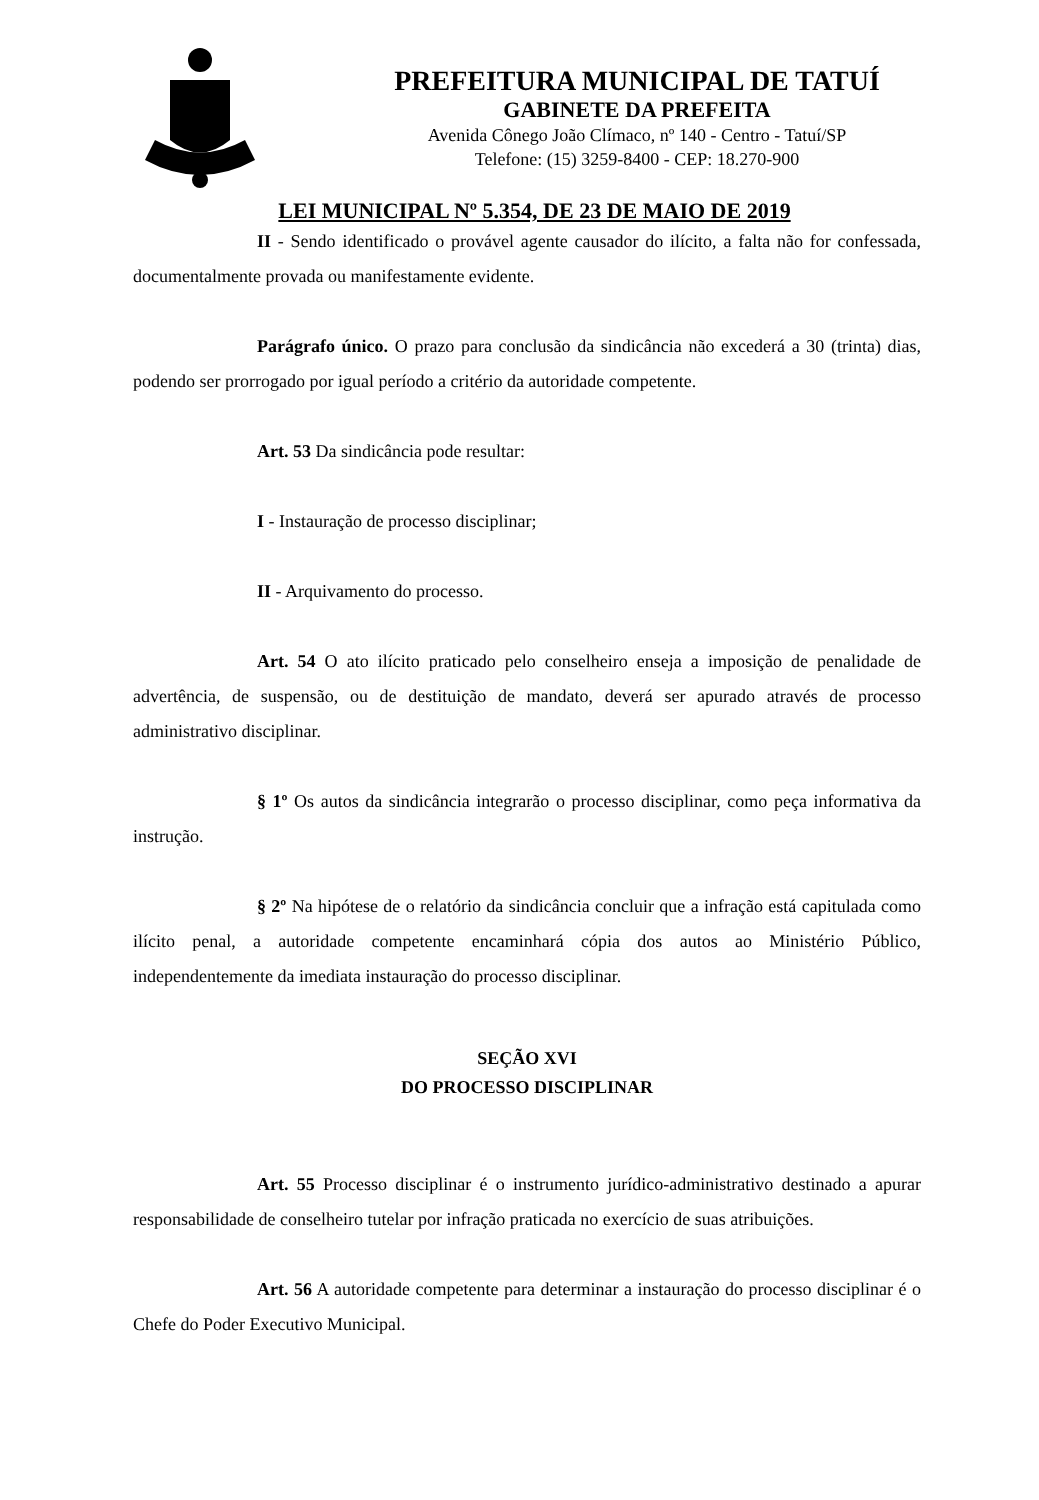PREFEITURA MUNICIPAL DE TATUÍ
GABINETE DA PREFEITA
Avenida Cônego João Clímaco, nº 140 - Centro - Tatuí/SP
Telefone: (15) 3259-8400 - CEP: 18.270-900
LEI MUNICIPAL Nº 5.354, DE 23 DE MAIO DE 2019
II - Sendo identificado o provável agente causador do ilícito, a falta não for confessada, documentalmente provada ou manifestamente evidente.
Parágrafo único. O prazo para conclusão da sindicância não excederá a 30 (trinta) dias, podendo ser prorrogado por igual período a critério da autoridade competente.
Art. 53 Da sindicância pode resultar:
I - Instauração de processo disciplinar;
II - Arquivamento do processo.
Art. 54 O ato ilícito praticado pelo conselheiro enseja a imposição de penalidade de advertência, de suspensão, ou de destituição de mandato, deverá ser apurado através de processo administrativo disciplinar.
§ 1º Os autos da sindicância integrarão o processo disciplinar, como peça informativa da instrução.
§ 2º Na hipótese de o relatório da sindicância concluir que a infração está capitulada como ilícito penal, a autoridade competente encaminhará cópia dos autos ao Ministério Público, independentemente da imediata instauração do processo disciplinar.
SEÇÃO XVI
DO PROCESSO DISCIPLINAR
Art. 55 Processo disciplinar é o instrumento jurídico-administrativo destinado a apurar responsabilidade de conselheiro tutelar por infração praticada no exercício de suas atribuições.
Art. 56 A autoridade competente para determinar a instauração do processo disciplinar é o Chefe do Poder Executivo Municipal.